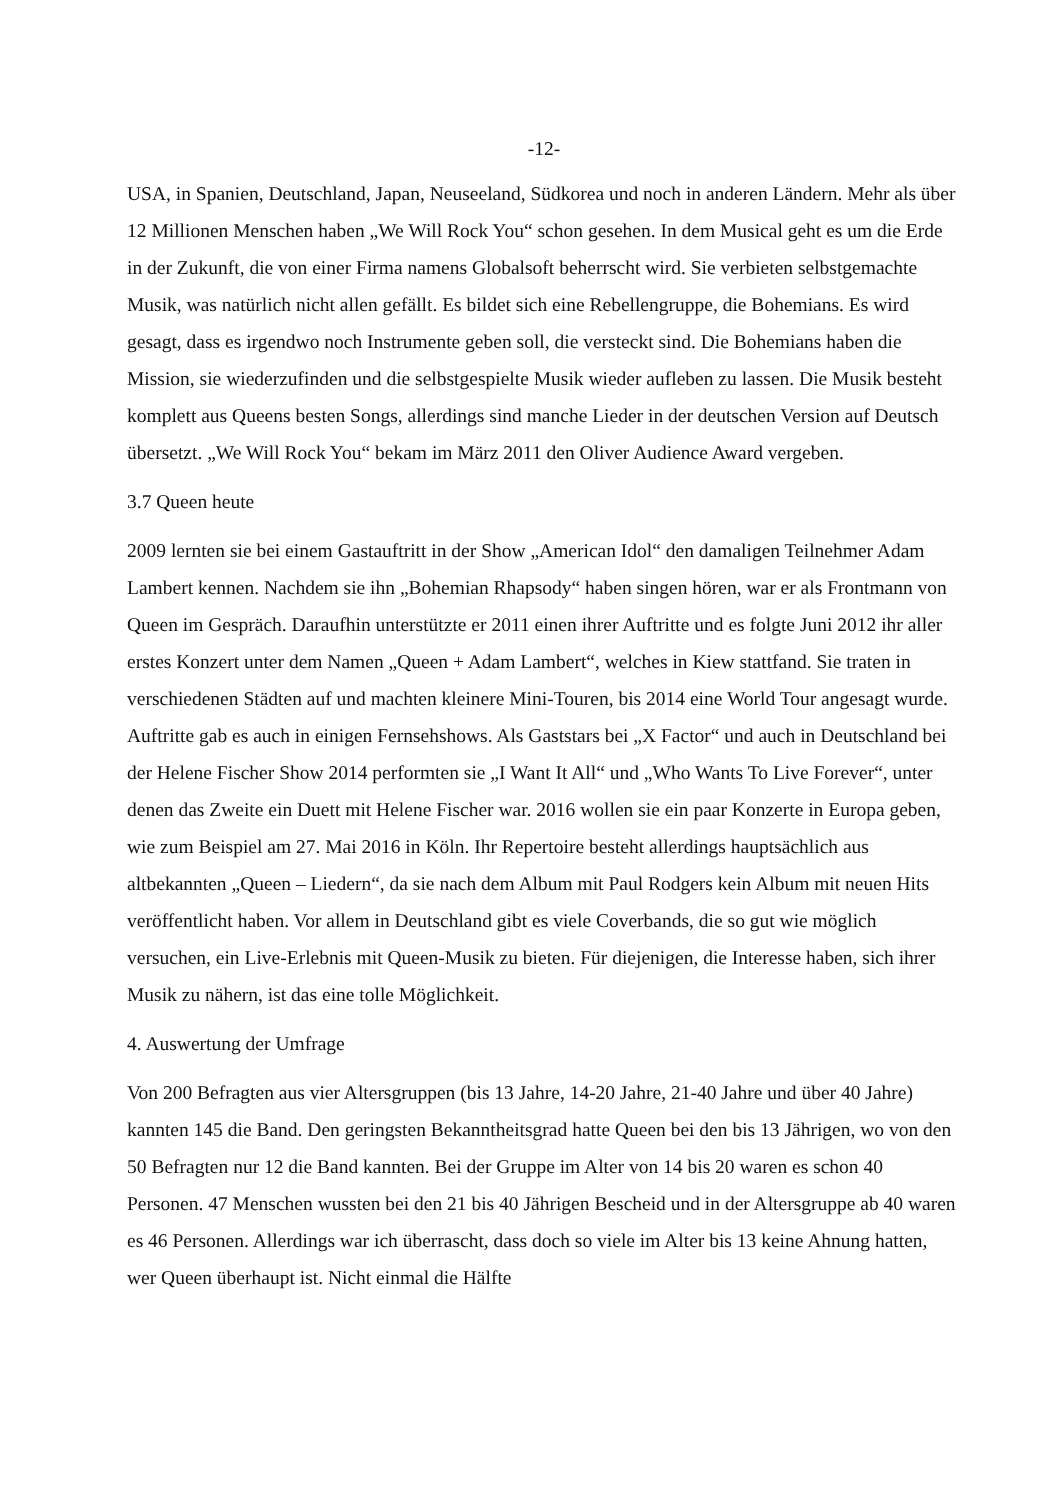-12-
USA, in Spanien, Deutschland, Japan, Neuseeland, Südkorea und noch in anderen Ländern. Mehr als über 12 Millionen Menschen haben „We Will Rock You“ schon gesehen. In dem Musical geht es um die Erde in der Zukunft, die von einer Firma namens Globalsoft beherrscht wird. Sie verbieten selbstgemachte Musik, was natürlich nicht allen gefällt. Es bildet sich eine Rebellengruppe, die Bohemians. Es wird gesagt, dass es irgendwo noch Instrumente geben soll, die versteckt sind. Die Bohemians haben die Mission, sie wiederzufinden und die selbstgespielte Musik wieder aufleben zu lassen. Die Musik besteht komplett aus Queens besten Songs, allerdings sind manche Lieder in der deutschen Version auf Deutsch übersetzt. „We Will Rock You“ bekam im März 2011 den Oliver Audience Award vergeben.
3.7 Queen heute
2009 lernten sie bei einem Gastauftritt in der Show „American Idol“ den damaligen Teilnehmer Adam Lambert kennen. Nachdem sie ihn „Bohemian Rhapsody“ haben singen hören, war er als Frontmann von Queen im Gespräch. Daraufhin unterstützte er 2011 einen ihrer Auftritte und es folgte Juni 2012 ihr aller erstes Konzert unter dem Namen „Queen + Adam Lambert“, welches in Kiew stattfand. Sie traten in verschiedenen Städten auf und machten kleinere Mini-Touren, bis 2014 eine World Tour angesagt wurde. Auftritte gab es auch in einigen Fernsehshows. Als Gaststars bei „X Factor“ und auch in Deutschland bei der Helene Fischer Show 2014 performten sie „I Want It All“ und „Who Wants To Live Forever“, unter denen das Zweite ein Duett mit Helene Fischer war. 2016 wollen sie ein paar Konzerte in Europa geben, wie zum Beispiel am 27. Mai 2016 in Köln. Ihr Repertoire besteht allerdings hauptsächlich aus altbekannten „Queen – Liedern“, da sie nach dem Album mit Paul Rodgers kein Album mit neuen Hits veröffentlicht haben. Vor allem in Deutschland gibt es viele Coverbands, die so gut wie möglich versuchen, ein Live-Erlebnis mit Queen-Musik zu bieten. Für diejenigen, die Interesse haben, sich ihrer Musik zu nähern, ist das eine tolle Möglichkeit.
4. Auswertung der Umfrage
Von 200 Befragten aus vier Altersgruppen (bis 13 Jahre, 14-20 Jahre, 21-40 Jahre und über 40 Jahre) kannten 145 die Band. Den geringsten Bekanntheitsgrad hatte Queen bei den bis 13 Jährigen, wo von den 50 Befragten nur 12 die Band kannten. Bei der Gruppe im Alter von 14 bis 20 waren es schon 40 Personen. 47 Menschen wussten bei den 21 bis 40 Jährigen Bescheid und in der Altersgruppe ab 40 waren es 46 Personen. Allerdings war ich überrascht, dass doch so viele im Alter bis 13 keine Ahnung hatten, wer Queen überhaupt ist. Nicht einmal die Hälfte